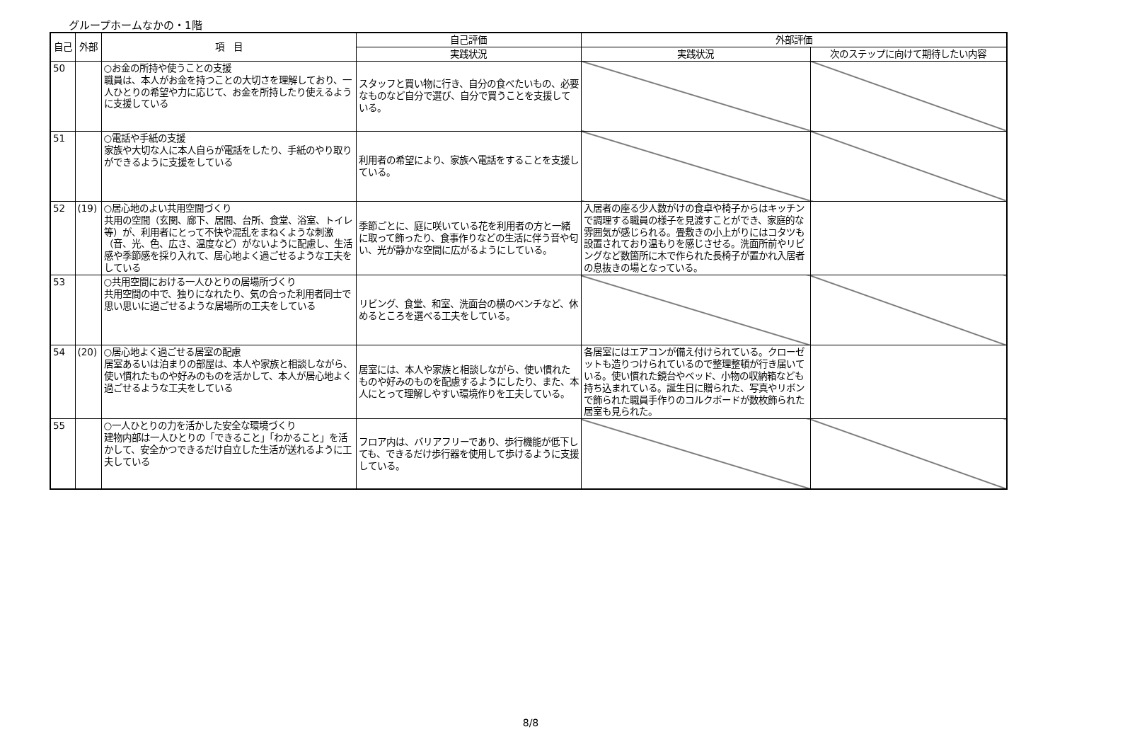グループホームなかの・1階
| 自己 | 外部 | 項 目 | 自己評価 | 外部評価 | |
| --- | --- | --- | --- | --- | --- |
| | | | 実践状況 | 実践状況 | 次のステップに向けて期待したい内容 |
| 50 | | ○お金の所持や使うことの支援 職員は、本人がお金を持つことの大切さを理解しており、一人ひとりの希望や力に応じて、お金を所持したり使えるように支援している | スタッフと買い物に行き、自分の食べたいもの、必要なものなど自分で選び、自分で買うことを支援している。 | | |
| 51 | | ○電話や手紙の支援 家族や大切な人に本人自らが電話をしたり、手紙のやり取りができるように支援をしている | 利用者の希望により、家族へ電話をすることを支援している。 | | |
| 52 | (19) | ○居心地のよい共用空間づくり 共用の空間（玄関、廊下、居間、台所、食堂、浴室、トイレ等）が、利用者にとって不快や混乱をまねくような刺激（音、光、色、広さ、温度など）がないように配慮し、生活感や季節感を採り入れて、居心地よく過ごせるような工夫をしている | 季節ごとに、庭に咲いている花を利用者の方と一緒に取って飾ったり、食事作りなどの生活に伴う音や匂い、光が静かな空間に広がるようにしている。 | 入居者の座る少人数がけの食卓や椅子からはキッチンで調理する職員の様子を見渡すことができ、家庭的な雰囲気が感じられる。畳敷きの小上がりにはコタツも設置されており温もりを感じさせる。洗面所前やリビングなど数箇所に木で作られた長椅子が置かれ入居者の息抜きの場となっている。 | |
| 53 | | ○共用空間における一人ひとりの居場所づくり 共用空間の中で、独りになれたり、気の合った利用者同士で思い思いに過ごせるような居場所の工夫をしている | リビング、食堂、和室、洗面台の横のベンチなど、休めるところを選べる工夫をしている。 | | |
| 54 | (20) | ○居心地よく過ごせる居室の配慮 居室あるいは泊まりの部屋は、本人や家族と相談しながら、使い慣れたものや好みのものを活かして、本人が居心地よく過ごせるような工夫をしている | 居室には、本人や家族と相談しながら、使い慣れたものや好みのものを配慮するようにしたり、また、本人にとって理解しやすい環境作りを工夫している。 | 各居室にはエアコンが備え付けられている。クローゼットも造りつけられているので整理整頓が行き届いている。使い慣れた鏡台やベッド、小物の収納箱なども持ち込まれている。誕生日に贈られた、写真やリボンで飾られた職員手作りのコルクボードが数枚飾られた居室も見られた。 | |
| 55 | | ○一人ひとりの力を活かした安全な環境づくり 建物内部は一人ひとりの「できること」「わかること」を活かして、安全かつできるだけ自立した生活が送れるように工夫している | フロア内は、バリアフリーであり、歩行機能が低下しても、できるだけ歩行器を使用して歩けるように支援している。 | | |
8/8